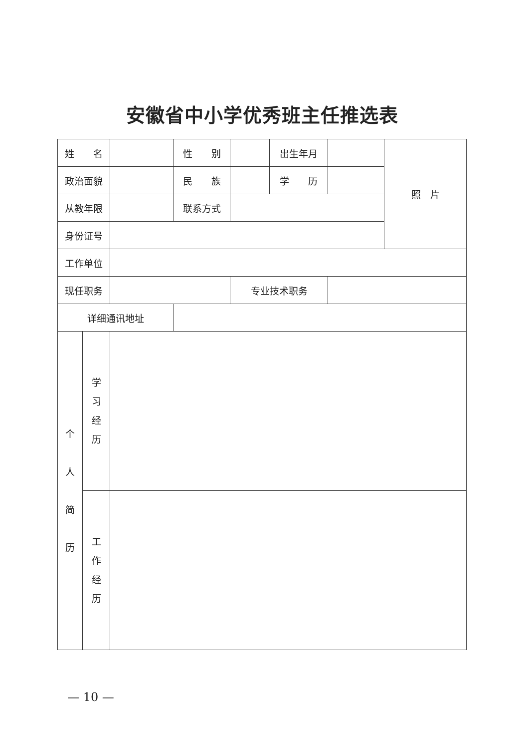安徽省中小学优秀班主任推选表
| 姓 名 | | | 性 别 | | 出生年月 | | 照 片 |
| 政治面貌 | | | 民 族 | | 学 历 | | |
| 从教年限 | | | 联系方式 | | | | |
| 身份证号 | | | | | | | |
| 工作单位 | | | | | | | |
| 现任职务 | | | | 专业技术职务 | | | |
| 详细通讯地址 | | | | | | | |
| 个 人 简 历 | 学 习 经 历 | | | | | | |
| | 工 作 经 历 | | | | | | |
— 10 —